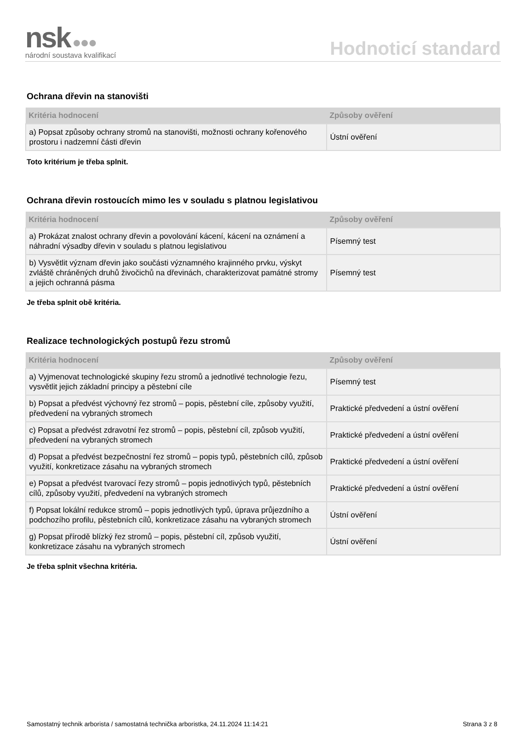nsk ●●●
národní soustava kvalifikací
Hodnoticí standard
Ochrana dřevin na stanovišti
| Kritéria hodnocení | Způsoby ověření |
| --- | --- |
| a) Popsat způsoby ochrany stromů na stanovišti, možnosti ochrany kořenového prostoru i nadzemní části dřevin | Ústní ověření |
Toto kritérium je třeba splnit.
Ochrana dřevin rostoucích mimo les v souladu s platnou legislativou
| Kritéria hodnocení | Způsoby ověření |
| --- | --- |
| a) Prokázat znalost ochrany dřevin a povolování kácení, kácení na oznámení a náhradní výsadby dřevin v souladu s platnou legislativou | Písemný test |
| b) Vysvětlit význam dřevin jako součásti významného krajinného prvku, výskyt zvláště chráněných druhů živočichů na dřevinách, charakterizovat památné stromy a jejich ochranná pásma | Písemný test |
Je třeba splnit obě kritéria.
Realizace technologických postupů řezu stromů
| Kritéria hodnocení | Způsoby ověření |
| --- | --- |
| a) Vyjmenovat technologické skupiny řezu stromů a jednotlivé technologie řezu, vysvětlit jejich základní principy a pěstební cíle | Písemný test |
| b) Popsat a předvést výchovný řez stromů – popis, pěstební cíle, způsoby využití, předvedení na vybraných stromech | Praktické předvedení a ústní ověření |
| c) Popsat a předvést zdravotní řez stromů – popis, pěstební cíl, způsob využití, předvedení na vybraných stromech | Praktické předvedení a ústní ověření |
| d) Popsat a předvést bezpečnostní řez stromů – popis typů, pěstebních cílů, způsob využití, konkretizace zásahu na vybraných stromech | Praktické předvedení a ústní ověření |
| e) Popsat a předvést tvarovací řezy stromů – popis jednotlivých typů, pěstebních cílů, způsoby využití, předvedení na vybraných stromech | Praktické předvedení a ústní ověření |
| f) Popsat lokální redukce stromů – popis jednotlivých typů, úprava průjezdního a podchozího profilu, pěstebních cílů, konkretizace zásahu na vybraných stromech | Ústní ověření |
| g) Popsat přírodě blízký řez stromů – popis, pěstební cíl, způsob využití, konkretizace zásahu na vybraných stromech | Ústní ověření |
Je třeba splnit všechna kritéria.
Samostatný technik arborista / samostatná technička arboristka, 24.11.2024 11:14:21 Strana 3 z 8